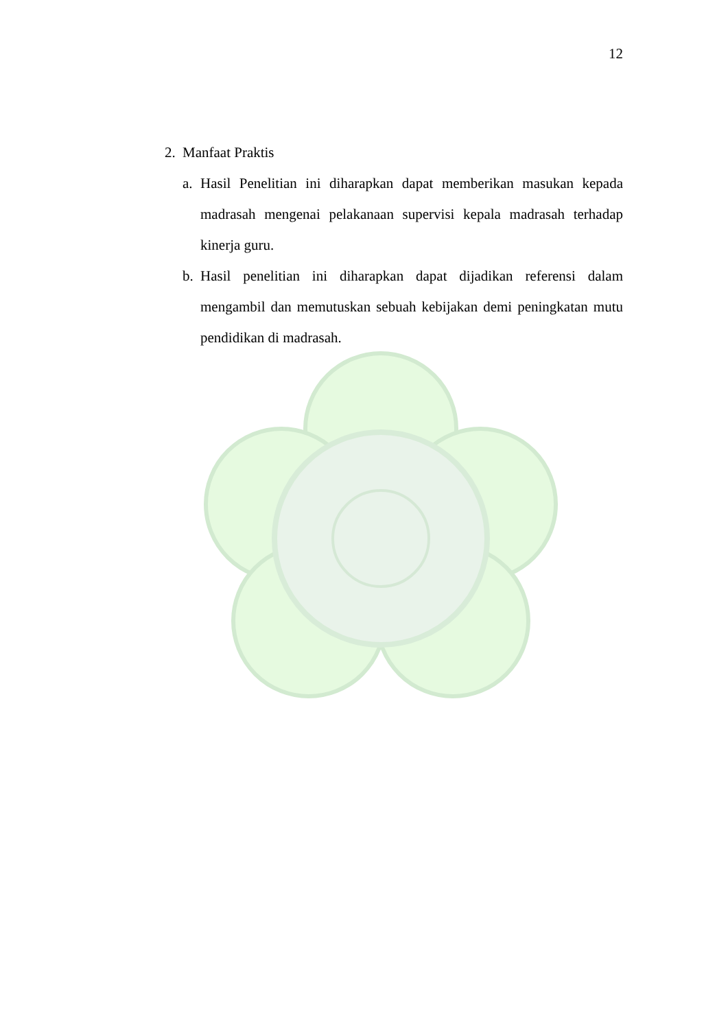12
2. Manfaat Praktis
a. Hasil Penelitian ini diharapkan dapat memberikan masukan kepada madrasah mengenai pelakanaan supervisi kepala madrasah terhadap kinerja guru.
b. Hasil penelitian ini diharapkan dapat dijadikan referensi dalam mengambil dan memutuskan sebuah kebijakan demi peningkatan mutu pendidikan di madrasah.